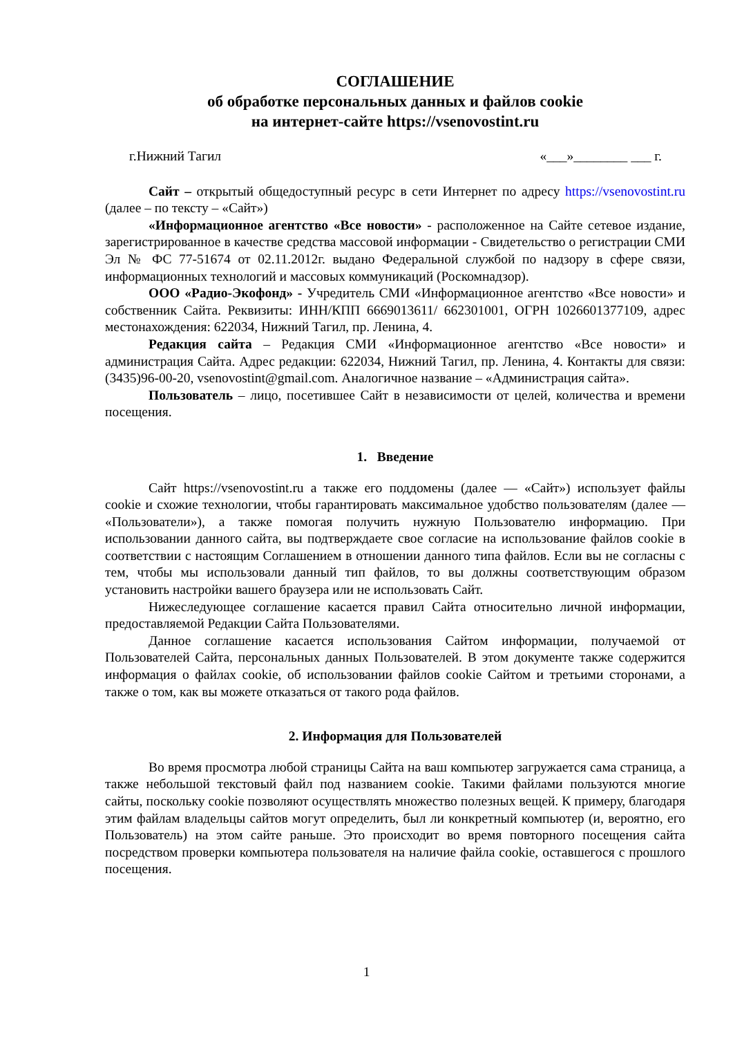СОГЛАШЕНИЕ
об обработке персональных данных и файлов cookie
на интернет-сайте https://vsenovostint.ru
г.Нижний Тагил «___»________ ___ г.
Сайт – открытый общедоступный ресурс в сети Интернет по адресу https://vsenovostint.ru (далее – по тексту – «Сайт»)
«Информационное агентство «Все новости» - расположенное на Сайте сетевое издание, зарегистрированное в качестве средства массовой информации - Свидетельство о регистрации СМИ Эл № ФС 77-51674 от 02.11.2012г. выдано Федеральной службой по надзору в сфере связи, информационных технологий и массовых коммуникаций (Роскомнадзор).
ООО «Радио-Экофонд» - Учредитель СМИ «Информационное агентство «Все новости» и собственник Сайта. Реквизиты: ИНН/КПП 6669013611/ 662301001, ОГРН 1026601377109, адрес местонахождения: 622034, Нижний Тагил, пр. Ленина, 4.
Редакция сайта – Редакция СМИ «Информационное агентство «Все новости» и администрация Сайта. Адрес редакции: 622034, Нижний Тагил, пр. Ленина, 4. Контакты для связи: (3435)96-00-20, vsenovostint@gmail.com. Аналогичное название – «Администрация сайта».
Пользователь – лицо, посетившее Сайт в независимости от целей, количества и времени посещения.
1. Введение
Сайт https://vsenovostint.ru а также его поддомены (далее — «Сайт») использует файлы cookie и схожие технологии, чтобы гарантировать максимальное удобство пользователям (далее — «Пользователи»), а также помогая получить нужную Пользователю информацию. При использовании данного сайта, вы подтверждаете свое согласие на использование файлов cookie в соответствии с настоящим Соглашением в отношении данного типа файлов. Если вы не согласны с тем, чтобы мы использовали данный тип файлов, то вы должны соответствующим образом установить настройки вашего браузера или не использовать Сайт.
Нижеследующее соглашение касается правил Сайта относительно личной информации, предоставляемой Редакции Сайта Пользователями.
Данное соглашение касается использования Сайтом информации, получаемой от Пользователей Сайта, персональных данных Пользователей. В этом документе также содержится информация о файлах cookie, об использовании файлов cookie Сайтом и третьими сторонами, а также о том, как вы можете отказаться от такого рода файлов.
2. Информация для Пользователей
Во время просмотра любой страницы Сайта на ваш компьютер загружается сама страница, а также небольшой текстовый файл под названием cookie. Такими файлами пользуются многие сайты, поскольку cookie позволяют осуществлять множество полезных вещей. К примеру, благодаря этим файлам владельцы сайтов могут определить, был ли конкретный компьютер (и, вероятно, его Пользователь) на этом сайте раньше. Это происходит во время повторного посещения сайта посредством проверки компьютера пользователя на наличие файла cookie, оставшегося с прошлого посещения.
1